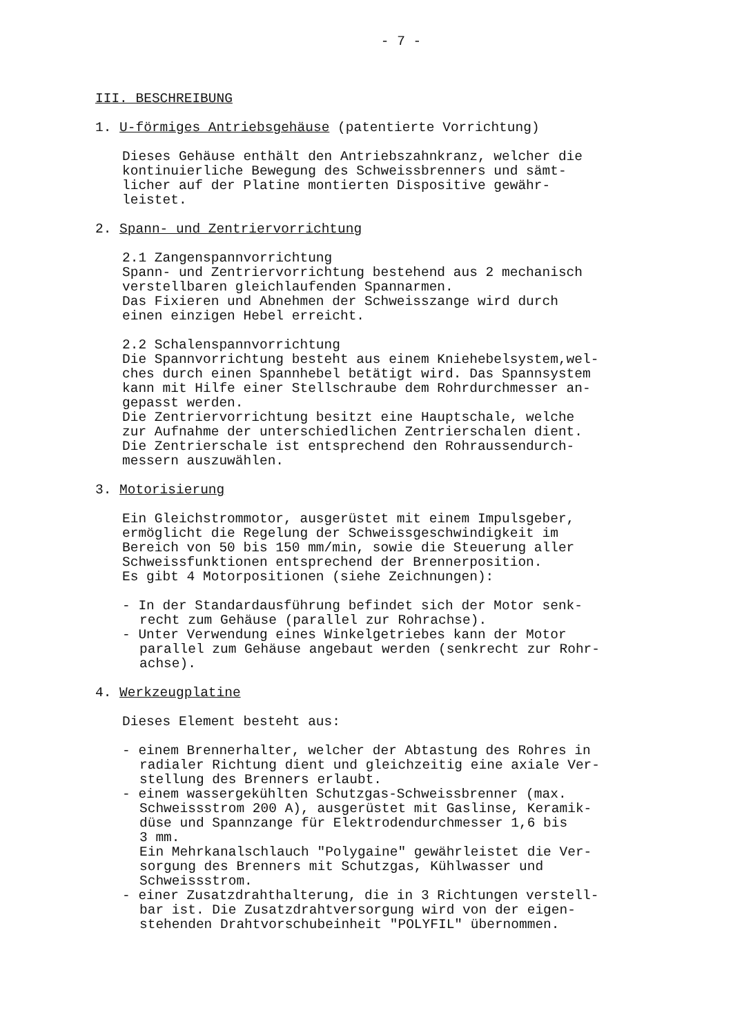- 7 -
III. BESCHREIBUNG
1. U-förmiges Antriebsgehäuse (patentierte Vorrichtung)
Dieses Gehäuse enthält den Antriebszahnkranz, welcher die
kontinuierliche Bewegung des Schweissbrenners und sämt-
licher auf der Platine montierten Dispositive gewähr-
leistet.
2. Spann- und Zentriervorrichtung
2.1 Zangenspannvorrichtung
Spann- und Zentriervorrichtung bestehend aus 2 mechanisch
verstellbaren gleichlaufenden Spannarmen.
Das Fixieren und Abnehmen der Schweisszange wird durch
einen einzigen Hebel erreicht.
2.2 Schalenspannvorrichtung
Die Spannvorrichtung besteht aus einem Kniehebelsystem,wel-
ches durch einen Spannhebel betätigt wird. Das Spannsystem
kann mit Hilfe einer Stellschraube dem Rohrdurchmesser an-
gepasst werden.
Die Zentriervorrichtung besitzt eine Hauptschale, welche
zur Aufnahme der unterschiedlichen Zentrierschalen dient.
Die Zentrierschale ist entsprechend den Rohraussendurch-
messern auszuwählen.
3. Motorisierung
Ein Gleichstrommotor, ausgerüstet mit einem Impulsgeber,
ermöglicht die Regelung der Schweissgeschwindigkeit im
Bereich von 50 bis 150 mm/min, sowie die Steuerung aller
Schweissfunktionen entsprechend der Brennerposition.
Es gibt 4 Motorpositionen (siehe Zeichnungen):
- In der Standardausführung befindet sich der Motor senk-
recht zum Gehäuse (parallel zur Rohrachse).
- Unter Verwendung eines Winkelgetriebes kann der Motor
parallel zum Gehäuse angebaut werden (senkrecht zur Rohr-
achse).
4. Werkzeugplatine
Dieses Element besteht aus:
- einem Brennerhalter, welcher der Abtastung des Rohres in
radialer Richtung dient und gleichzeitig eine axiale Ver-
stellung des Brenners erlaubt.
- einem wassergekühlten Schutzgas-Schweissbrenner (max.
Schweissstrom 200 A), ausgerüstet mit Gaslinse, Keramik-
düse und Spannzange für Elektrodendurchmesser 1,6 bis
3 mm.
Ein Mehrkanalschlauch "Polygaine" gewährleistet die Ver-
sorgung des Brenners mit Schutzgas, Kühlwasser und
Schweissstrom.
- einer Zusatzdrahthalterung, die in 3 Richtungen verstell-
bar ist. Die Zusatzdrahtversorgung wird von der eigen-
stehenden Drahtvorschubeinheit "POLYFIL" übernommen.